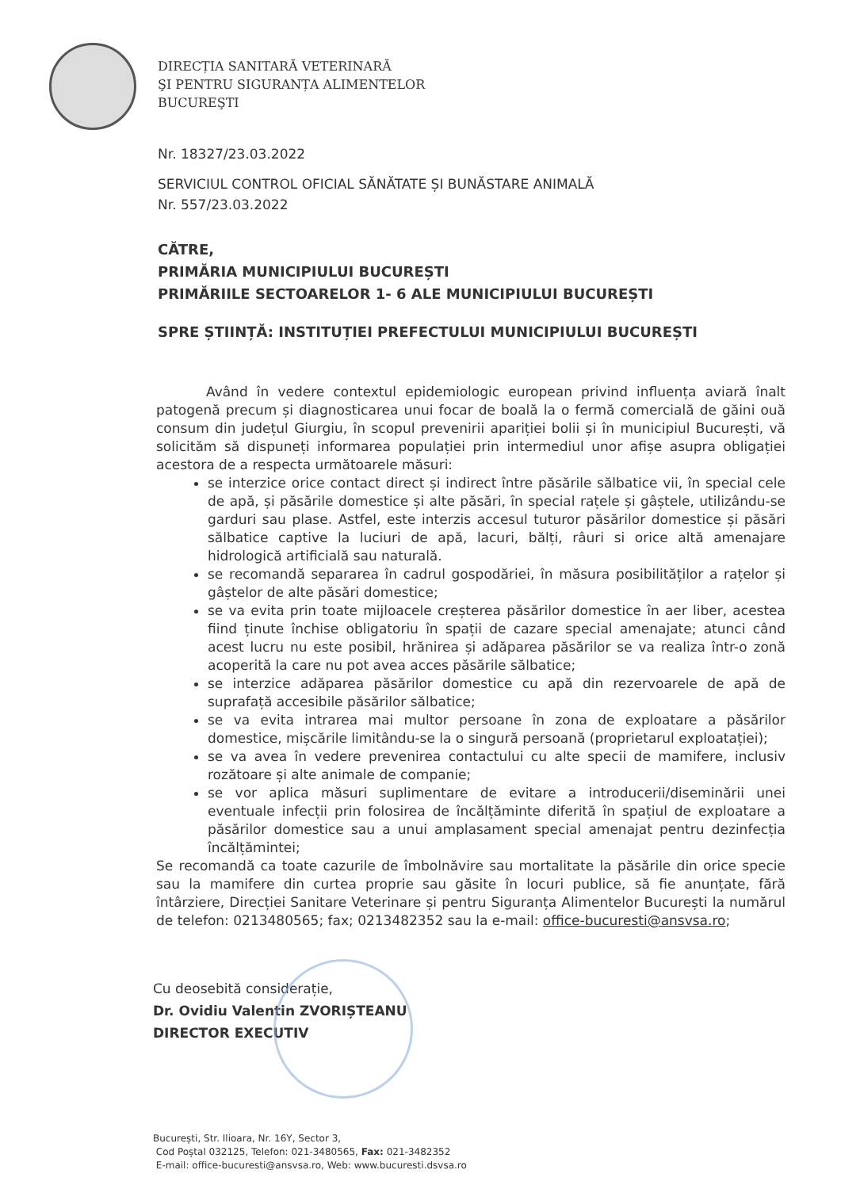DIRECȚIA SANITARĂ VETERINARĂ
ŞI PENTRU SIGURANȚA ALIMENTELOR
BUCUREŞTI
Nr. 18327/23.03.2022
SERVICIUL CONTROL OFICIAL SĂNĂTATE ȘI BUNĂSTARE ANIMALĂ
Nr. 557/23.03.2022
CĂTRE,
PRIMĂRIA MUNICIPIULUI BUCUREȘTI
PRIMĂRIILE SECTOARELOR 1- 6 ALE MUNICIPIULUI BUCUREȘTI
SPRE ȘTIINȚĂ: INSTITUȚIEI PREFECTULUI MUNICIPIULUI BUCUREȘTI
Având în vedere contextul epidemiologic european privind influența aviară înalt patogenă precum și diagnosticarea unui focar de boală la o fermă comercială de găini ouă consum din județul Giurgiu, în scopul prevenirii apariției bolii și în municipiul București, vă solicităm să dispuneți informarea populației prin intermediul unor afișe asupra obligației acestora de a respecta următoarele măsuri:
se interzice orice contact direct și indirect între păsările sălbatice vii, în special cele de apă, și păsările domestice și alte păsări, în special rațele și gâștele, utilizându-se garduri sau plase. Astfel, este interzis accesul tuturor păsărilor domestice și păsări sălbatice captive la luciuri de apă, lacuri, bălți, râuri si orice altă amenajare hidrologică artificială sau naturală.
se recomandă separarea în cadrul gospodăriei, în măsura posibilităților a rațelor și gâștelor de alte păsări domestice;
se va evita prin toate mijloacele creșterea păsărilor domestice în aer liber, acestea fiind ținute închise obligatoriu în spații de cazare special amenajate; atunci când acest lucru nu este posibil, hrănirea și adăparea păsărilor se va realiza într-o zonă acoperită la care nu pot avea acces păsările sălbatice;
se interzice adăparea păsărilor domestice cu apă din rezervoarele de apă de suprafață accesibile păsărilor sălbatice;
se va evita intrarea mai multor persoane în zona de exploatare a păsărilor domestice, mișcările limitându-se la o singură persoană (proprietarul exploatației);
se va avea în vedere prevenirea contactului cu alte specii de mamifere, inclusiv rozătoare și alte animale de companie;
se vor aplica măsuri suplimentare de evitare a introducerii/diseminării unei eventuale infecții prin folosirea de încălțăminte diferită în spațiul de exploatare a păsărilor domestice sau a unui amplasament special amenajat pentru dezinfecția încălțămintei;
Se recomandă ca toate cazurile de îmbolnăvire sau mortalitate la păsările din orice specie sau la mamifere din curtea proprie sau găsite în locuri publice, să fie anunțate, fără întârziere, Direcției Sanitare Veterinare și pentru Siguranța Alimentelor București la numărul de telefon: 0213480565; fax; 0213482352 sau la e-mail: office-bucuresti@ansvsa.ro;
Cu deosebită considerație,
Dr. Ovidiu Valentin ZVORIȘTEANU
DIRECTOR EXECUTIV
București, Str. Ilioara, Nr. 16Y, Sector 3,
Cod Poștal 032125, Telefon: 021-3480565, Fax: 021-3482352
E-mail: office-bucuresti@ansvsa.ro, Web: www.bucuresti.dsvsa.ro